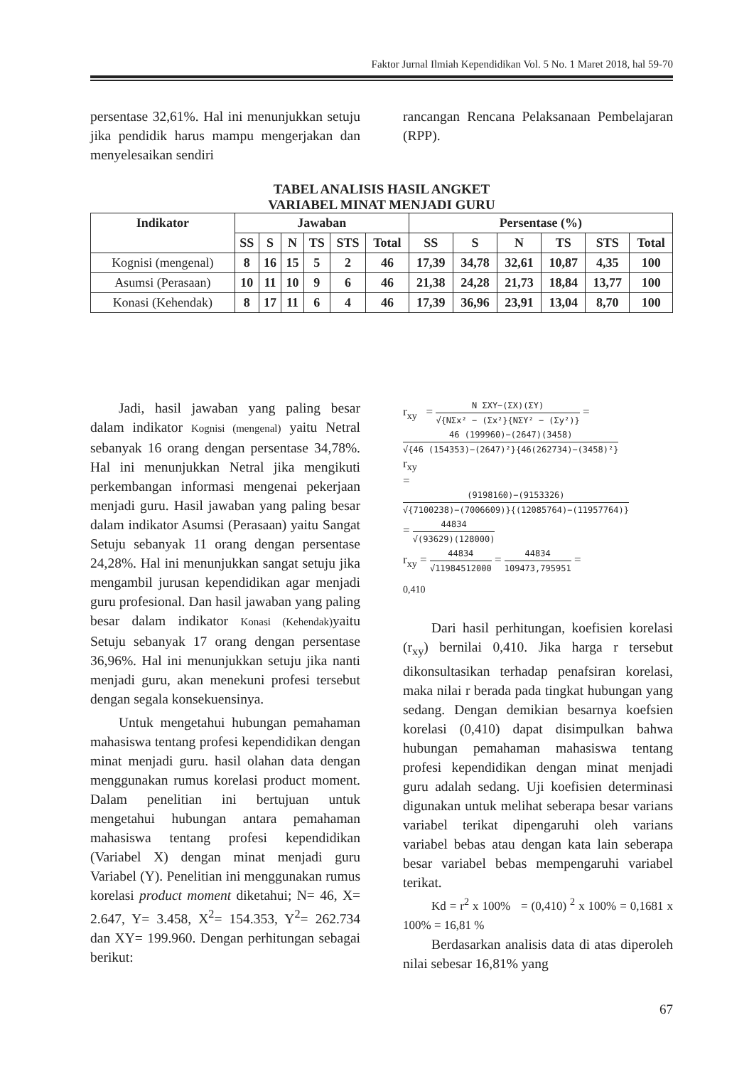Faktor Jurnal Ilmiah Kependidikan Vol. 5 No. 1 Maret 2018, hal 59-70
persentase 32,61%. Hal ini menunjukkan setuju jika pendidik harus mampu mengerjakan dan menyelesaikan sendiri
rancangan Rencana Pelaksanaan Pembelajaran (RPP).
TABEL ANALISIS HASIL ANGKET
VARIABEL MINAT MENJADI GURU
| Indikator | Jawaban | | | | | | Persentase (%) | | | | | |
| --- | --- | --- | --- | --- | --- | --- | --- | --- | --- | --- | --- | --- |
| | SS | S | N | TS | STS | Total | SS | S | N | TS | STS | Total |
| Kognisi (mengenal) | 8 | 16 | 15 | 5 | 2 | 46 | 17,39 | 34,78 | 32,61 | 10,87 | 4,35 | 100 |
| Asumsi (Perasaan) | 10 | 11 | 10 | 9 | 6 | 46 | 21,38 | 24,28 | 21,73 | 18,84 | 13,77 | 100 |
| Konasi (Kehendak) | 8 | 17 | 11 | 6 | 4 | 46 | 17,39 | 36,96 | 23,91 | 13,04 | 8,70 | 100 |
Jadi, hasil jawaban yang paling besar dalam indikator Kognisi (mengenal) yaitu Netral sebanyak 16 orang dengan persentase 34,78%. Hal ini menunjukkan Netral jika mengikuti perkembangan informasi mengenai pekerjaan menjadi guru. Hasil jawaban yang paling besar dalam indikator Asumsi (Perasaan) yaitu Sangat Setuju sebanyak 11 orang dengan persentase 24,28%. Hal ini menunjukkan sangat setuju jika mengambil jurusan kependidikan agar menjadi guru profesional. Dan hasil jawaban yang paling besar dalam indikator Konasi (Kehendak) yaitu Setuju sebanyak 17 orang dengan persentase 36,96%. Hal ini menunjukkan setuju jika nanti menjadi guru, akan menekuni profesi tersebut dengan segala konsekuensinya.
Untuk mengetahui hubungan pemahaman mahasiswa tentang profesi kependidikan dengan minat menjadi guru. hasil olahan data dengan menggunakan rumus korelasi product moment. Dalam penelitian ini bertujuan untuk mengetahui hubungan antara pemahaman mahasiswa tentang profesi kependidikan (Variabel X) dengan minat menjadi guru Variabel (Y). Penelitian ini menggunakan rumus korelasi product moment diketahui; N= 46, X= 2.647, Y= 3.458, X<sup>2</sup>= 154.353, Y<sup>2</sup>= 262.734 dan XY= 199.960. Dengan perhitungan sebagai berikut:
r<sub>xy</sub> = N ΣXY−(ΣX)(ΣY) √{NΣx² − (Σx²}{NΣY² − (Σy²)} =
46 (199960)−(2647)(3458) √{46 (154353)−(2647)²}{46(262734)−(3458)²}
r<sub>xy</sub>
=
(9198160)−(9153326) √{7100238)−(7006609)}{(12085764)−(11957764)}
= 44834 √(93629)(128000)
r<sub>xy</sub> = 44834 √11984512000 = 44834 109473,795951 =
0,410
Dari hasil perhitungan, koefisien korelasi (r<sub>xy</sub>) bernilai 0,410. Jika harga r tersebut dikonsultasikan terhadap penafsiran korelasi, maka nilai r berada pada tingkat hubungan yang sedang. Dengan demikian besarnya koefsien korelasi (0,410) dapat disimpulkan bahwa hubungan pemahaman mahasiswa tentang profesi kependidikan dengan minat menjadi guru adalah sedang. Uji koefisien determinasi digunakan untuk melihat seberapa besar varians variabel terikat dipengaruhi oleh varians variabel bebas atau dengan kata lain seberapa besar variabel bebas mempengaruhi variabel terikat.
Kd = r<sup>2</sup> x 100% = (0,410) <sup>2</sup> x 100% = 0,1681 x 100% = 16,81 %
Berdasarkan analisis data di atas diperoleh nilai sebesar 16,81% yang
67